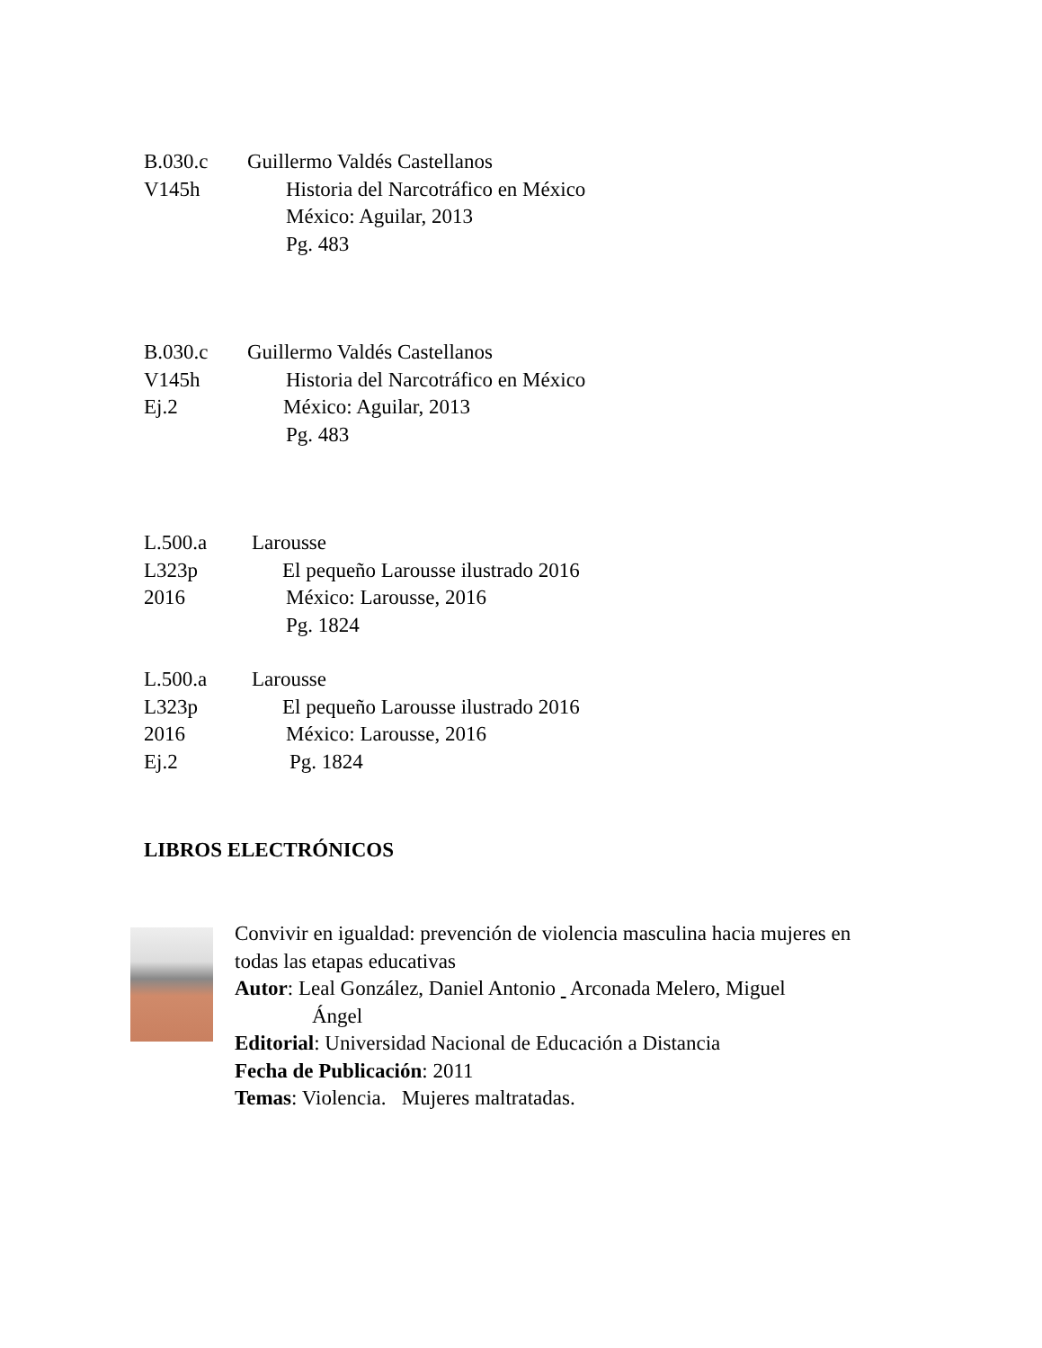B.030.c Guillermo Valdés Castellanos
V145h Historia del Narcotráfico en México
México: Aguilar, 2013
Pg. 483
B.030.c Guillermo Valdés Castellanos
V145h Historia del Narcotráfico en México
Ej.2 México: Aguilar, 2013
Pg. 483
L.500.a Larousse
L323p El pequeño Larousse ilustrado 2016
2016 México: Larousse, 2016
Pg. 1824
L.500.a Larousse
L323p El pequeño Larousse ilustrado 2016
2016 México: Larousse, 2016
Ej.2 Pg. 1824
LIBROS ELECTRÓNICOS
Convivir en igualdad: prevención de violencia masculina hacia mujeres en todas las etapas educativas
Autor: Leal González, Daniel Antonio Arconada Melero, Miguel
Ángel
Editorial: Universidad Nacional de Educación a Distancia
Fecha de Publicación: 2011
Temas: Violencia. Mujeres maltratadas.